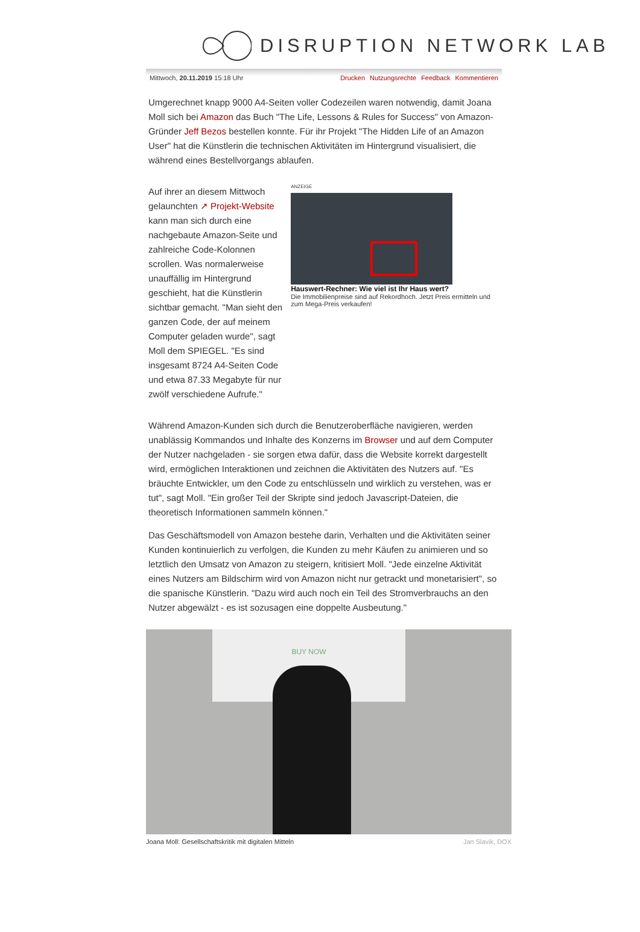DISRUPTION NETWORK LAB
Mittwoch, 20.11.2019 15:18 Uhr Drucken Nutzungsrechte Feedback Kommentieren
Umgerechnet knapp 9000 A4-Seiten voller Codezeilen waren notwendig, damit Joana Moll sich bei Amazon das Buch "The Life, Lessons & Rules for Success" von Amazon-Gründer Jeff Bezos bestellen konnte. Für ihr Projekt "The Hidden Life of an Amazon User" hat die Künstlerin die technischen Aktivitäten im Hintergrund visualisiert, die während eines Bestellvorgangs ablaufen.
Auf ihrer an diesem Mittwoch gelaunchten ↗ Projekt-Website kann man sich durch eine nachgebaute Amazon-Seite und zahlreiche Code-Kolonnen scrollen. Was normalerweise unauffällig im Hintergrund geschieht, hat die Künstlerin sichtbar gemacht. "Man sieht den ganzen Code, der auf meinem Computer geladen wurde", sagt Moll dem SPIEGEL. "Es sind insgesamt 8724 A4-Seiten Code und etwa 87.33 Megabyte für nur zwölf verschiedene Aufrufe."
ANZEIGE
Hauswert-Rechner: Wie viel ist Ihr Haus wert?
Die Immobilienpreise sind auf Rekordhoch. Jetzt Preis ermitteln und zum Mega-Preis verkaufen!
Während Amazon-Kunden sich durch die Benutzeroberfläche navigieren, werden unablässig Kommandos und Inhalte des Konzerns im Browser und auf dem Computer der Nutzer nachgeladen - sie sorgen etwa dafür, dass die Website korrekt dargestellt wird, ermöglichen Interaktionen und zeichnen die Aktivitäten des Nutzers auf. "Es bräuchte Entwickler, um den Code zu entschlüsseln und wirklich zu verstehen, was er tut", sagt Moll. "Ein großer Teil der Skripte sind jedoch Javascript-Dateien, die theoretisch Informationen sammeln können."
Das Geschäftsmodell von Amazon bestehe darin, Verhalten und die Aktivitäten seiner Kunden kontinuierlich zu verfolgen, die Kunden zu mehr Käufen zu animieren und so letztlich den Umsatz von Amazon zu steigern, kritisiert Moll. "Jede einzelne Aktivität eines Nutzers am Bildschirm wird von Amazon nicht nur getrackt und monetarisiert", so die spanische Künstlerin. "Dazu wird auch noch ein Teil des Stromverbrauchs an den Nutzer abgewälzt - es ist sozusagen eine doppelte Ausbeutung."
BUY NOW
Joana Moll: Gesellschaftskritik mit digitalen Mitteln Jan Slavik, DOX